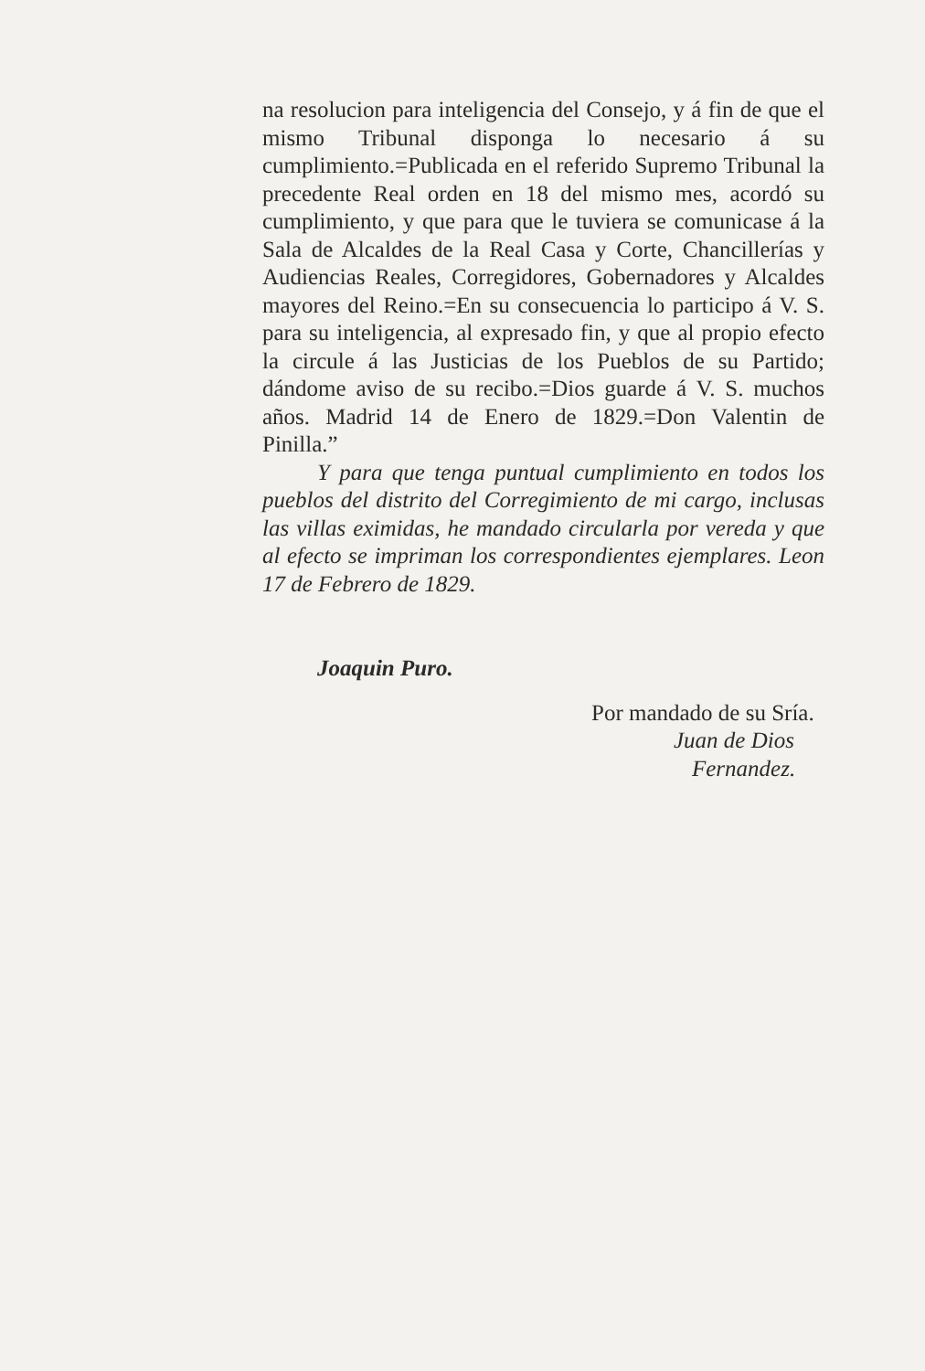na resolucion para inteligencia del Consejo, y á fin de que el mismo Tribunal disponga lo necesario á su cumplimiento.=Publicada en el referido Supremo Tribunal la precedente Real orden en 18 del mismo mes, acordó su cumplimiento, y que para que le tuviera se comunicase á la Sala de Alcaldes de la Real Casa y Corte, Chancillerías y Audiencias Reales, Corregidores, Gobernadores y Alcaldes mayores del Reino.=En su consecuencia lo participo á V. S. para su inteligencia, al expresado fin, y que al propio efecto la circule á las Justicias de los Pueblos de su Partido; dándome aviso de su recibo.=Dios guarde á V. S. muchos años. Madrid 14 de Enero de 1829.=Don Valentin de Pinilla.”
Y para que tenga puntual cumplimiento en todos los pueblos del distrito del Corregimiento de mi cargo, inclusas las villas eximidas, he mandado circularla por vereda y que al efecto se impriman los correspondientes ejemplares. Leon 17 de Febrero de 1829.
Joaquin Puro.
Por mandado de su Sría.
Juan de Dios
Fernandez.